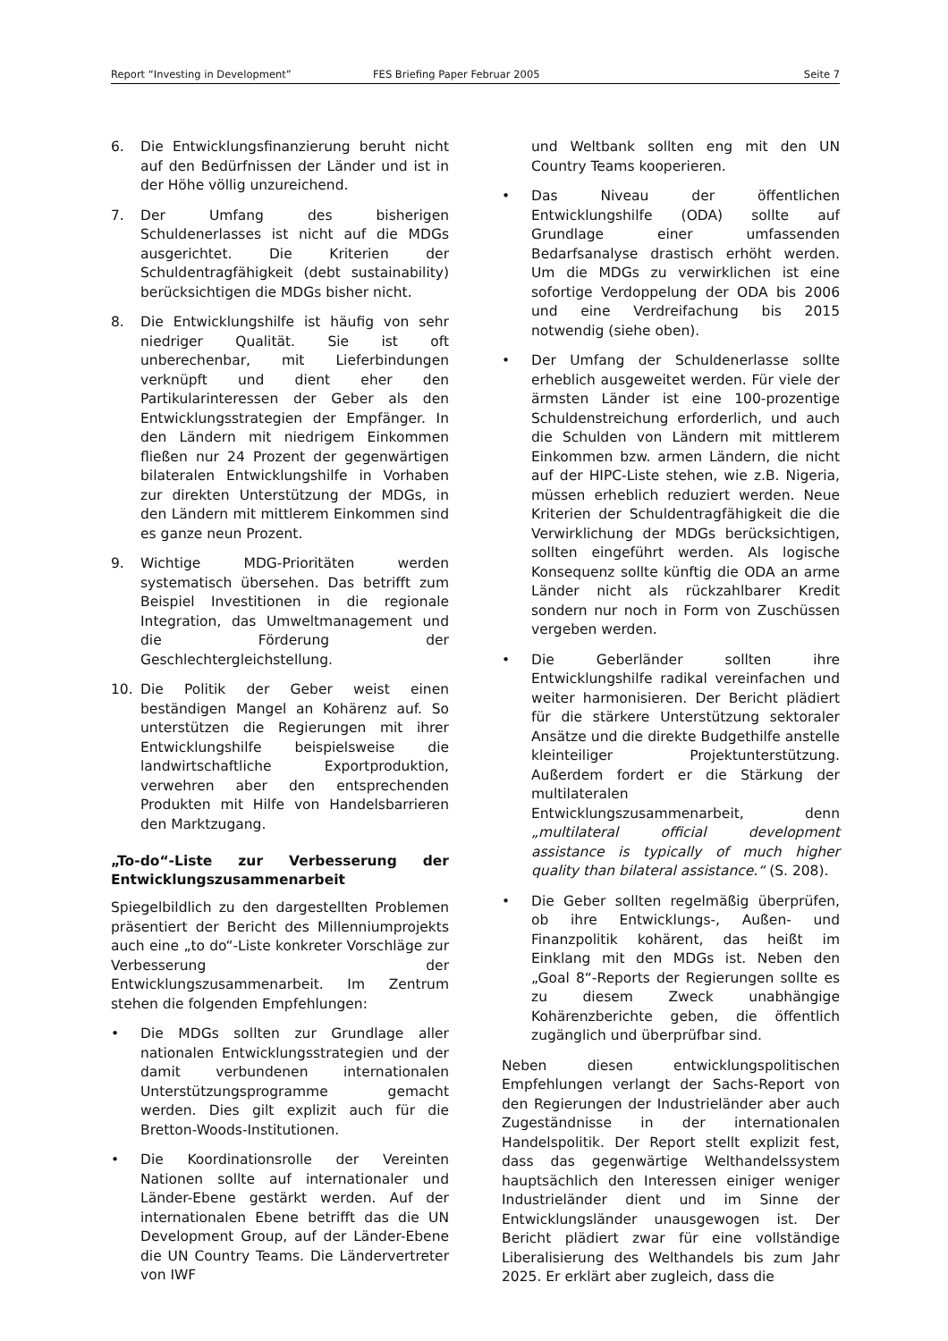Report “Investing in Development” FES Briefing Paper Februar 2005 Seite 7
6. Die Entwicklungsfinanzierung beruht nicht auf den Bedürfnissen der Länder und ist in der Höhe völlig unzureichend.
7. Der Umfang des bisherigen Schuldenerlasses ist nicht auf die MDGs ausgerichtet. Die Kriterien der Schuldentragfähigkeit (debt sustainability) berücksichtigen die MDGs bisher nicht.
8. Die Entwicklungshilfe ist häufig von sehr niedriger Qualität. Sie ist oft unberechenbar, mit Lieferbindungen verknüpft und dient eher den Partikularinteressen der Geber als den Entwicklungsstrategien der Empfänger. In den Ländern mit niedrigem Einkommen fließen nur 24 Prozent der gegenwärtigen bilateralen Entwicklungshilfe in Vorhaben zur direkten Unterstützung der MDGs, in den Ländern mit mittlerem Einkommen sind es ganze neun Prozent.
9. Wichtige MDG-Prioritäten werden systematisch übersehen. Das betrifft zum Beispiel Investitionen in die regionale Integration, das Umweltmanagement und die Förderung der Geschlechtergleichstellung.
10. Die Politik der Geber weist einen beständigen Mangel an Kohärenz auf. So unterstützen die Regierungen mit ihrer Entwicklungshilfe beispielsweise die landwirtschaftliche Exportproduktion, verwehren aber den entsprechenden Produkten mit Hilfe von Handelsbarrieren den Marktzugang.
„To-do“-Liste zur Verbesserung der Entwicklungszusammenarbeit
Spiegelbildlich zu den dargestellten Problemen präsentiert der Bericht des Millenniumprojekts auch eine „to do“-Liste konkreter Vorschläge zur Verbesserung der Entwicklungszusammenarbeit. Im Zentrum stehen die folgenden Empfehlungen:
• Die MDGs sollten zur Grundlage aller nationalen Entwicklungsstrategien und der damit verbundenen internationalen Unterstützungsprogramme gemacht werden. Dies gilt explizit auch für die Bretton-Woods-Institutionen.
• Die Koordinationsrolle der Vereinten Nationen sollte auf internationaler und Länder-Ebene gestärkt werden. Auf der internationalen Ebene betrifft das die UN Development Group, auf der Länder-Ebene die UN Country Teams. Die Ländervertreter von IWF
und Weltbank sollten eng mit den UN Country Teams kooperieren.
• Das Niveau der öffentlichen Entwicklungshilfe (ODA) sollte auf Grundlage einer umfassenden Bedarfsanalyse drastisch erhöht werden. Um die MDGs zu verwirklichen ist eine sofortige Verdoppelung der ODA bis 2006 und eine Verdreifachung bis 2015 notwendig (siehe oben).
• Der Umfang der Schuldenerlasse sollte erheblich ausgeweitet werden. Für viele der ärmsten Länder ist eine 100-prozentige Schuldenstreichung erforderlich, und auch die Schulden von Ländern mit mittlerem Einkommen bzw. armen Ländern, die nicht auf der HIPC-Liste stehen, wie z.B. Nigeria, müssen erheblich reduziert werden. Neue Kriterien der Schuldentragfähigkeit die die Verwirklichung der MDGs berücksichtigen, sollten eingeführt werden. Als logische Konsequenz sollte künftig die ODA an arme Länder nicht als rückzahlbarer Kredit sondern nur noch in Form von Zuschüssen vergeben werden.
• Die Geberländer sollten ihre Entwicklungshilfe radikal vereinfachen und weiter harmonisieren. Der Bericht plädiert für die stärkere Unterstützung sektoraler Ansätze und die direkte Budgethilfe anstelle kleinteiliger Projektunterstützung. Außerdem fordert er die Stärkung der multilateralen Entwicklungszusammenarbeit, denn „multilateral official development assistance is typically of much higher quality than bilateral assistance.“ (S. 208).
• Die Geber sollten regelmäßig überprüfen, ob ihre Entwicklungs-, Außen- und Finanzpolitik kohärent, das heißt im Einklang mit den MDGs ist. Neben den „Goal 8“-Reports der Regierungen sollte es zu diesem Zweck unabhängige Kohärenzberichte geben, die öffentlich zugänglich und überprüfbar sind.
Neben diesen entwicklungspolitischen Empfehlungen verlangt der Sachs-Report von den Regierungen der Industrieländer aber auch Zugeständnisse in der internationalen Handelspolitik. Der Report stellt explizit fest, dass das gegenwärtige Welthandelssystem hauptsächlich den Interessen einiger weniger Industrieländer dient und im Sinne der Entwicklungsländer unausgewogen ist. Der Bericht plädiert zwar für eine vollständige Liberalisierung des Welthandels bis zum Jahr 2025. Er erklärt aber zugleich, dass die